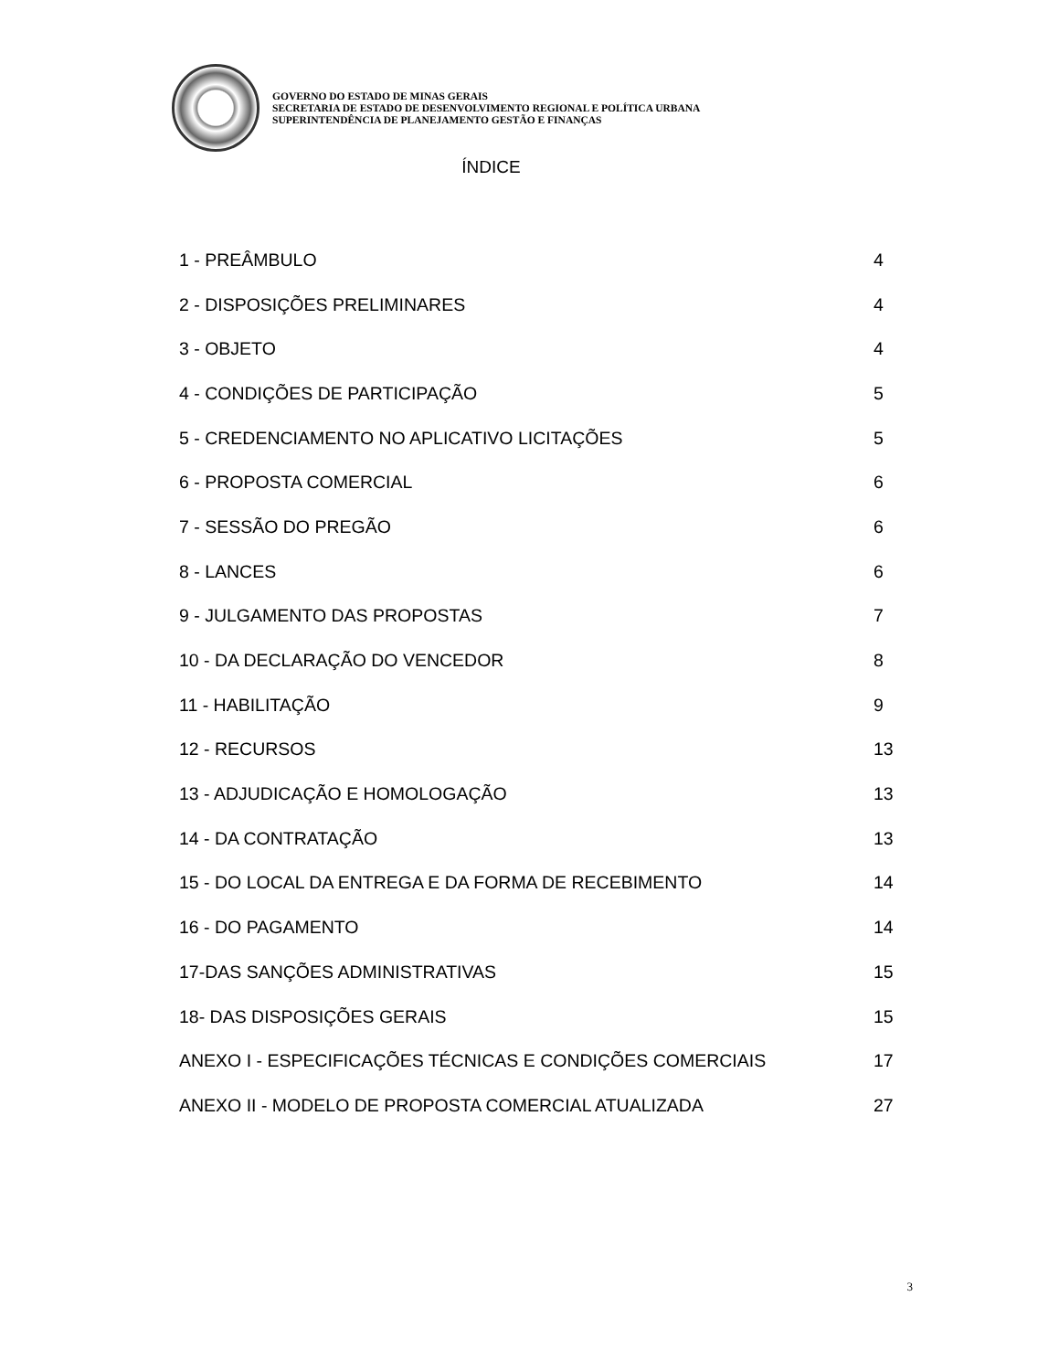GOVERNO DO ESTADO DE MINAS GERAIS
SECRETARIA DE ESTADO DE DESENVOLVIMENTO REGIONAL E POLÍTICA URBANA
SUPERINTENDÊNCIA DE PLANEJAMENTO GESTÃO E FINANÇAS
ÍNDICE
| 1 - PREÂMBULO | 4 |
| 2 - DISPOSIÇÕES PRELIMINARES | 4 |
| 3 - OBJETO | 4 |
| 4 - CONDIÇÕES DE PARTICIPAÇÃO | 5 |
| 5 - CREDENCIAMENTO NO APLICATIVO LICITAÇÕES | 5 |
| 6 - PROPOSTA COMERCIAL | 6 |
| 7 - SESSÃO DO PREGÃO | 6 |
| 8 - LANCES | 6 |
| 9 - JULGAMENTO DAS PROPOSTAS | 7 |
| 10 - DA DECLARAÇÃO DO VENCEDOR | 8 |
| 11 - HABILITAÇÃO | 9 |
| 12 - RECURSOS | 13 |
| 13 - ADJUDICAÇÃO E HOMOLOGAÇÃO | 13 |
| 14 - DA CONTRATAÇÃO | 13 |
| 15 - DO LOCAL DA ENTREGA E DA FORMA DE RECEBIMENTO | 14 |
| 16 - DO PAGAMENTO | 14 |
| 17-DAS SANÇÕES ADMINISTRATIVAS | 15 |
| 18- DAS DISPOSIÇÕES GERAIS | 15 |
| ANEXO I - ESPECIFICAÇÕES TÉCNICAS E CONDIÇÕES COMERCIAIS | 17 |
| ANEXO II - MODELO DE PROPOSTA COMERCIAL ATUALIZADA | 27 |
3